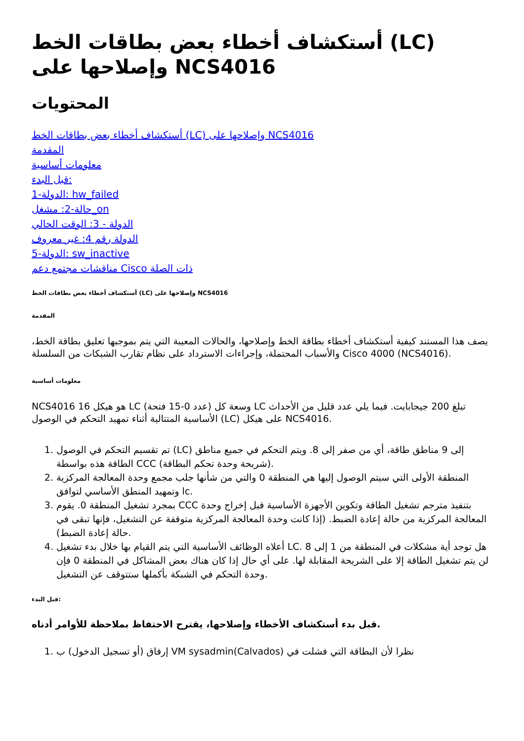أستكشاف أخطاء بعض بطاقات الخط (LC) وإصلاحها على NCS4016
المحتويات
أستكشاف أخطاء بعض بطاقات الخط (LC) وإصلاحها على NCS4016
المقدمة
معلومات أساسية
قبل البدء:
الدولة-1: hw_failed
حالة-2: مشغل_on
الدولة - 3: الوقت الحالي
الدولة رقم 4: غير معروف
الدولة-5: sw_inactive
مناقشات مجتمع دعم Cisco ذات الصلة
أستكشاف أخطاء بعض بطاقات الخط (LC) وإصلاحها على NCS4016
المقدمة
يصف هذا المستند كيفية أستكشاف أخطاء بطاقة الخط وإصلاحها، والحالات المعيبة التي يتم بموجبها تعليق بطاقة الخط، والأسباب المحتملة، وإجراءات الاسترداد على نظام تقارب الشبكات من السلسلة Cisco 4000 (NCS4016).
معلومات أساسية
NCS4016 هو هيكل 16 LC (عدد 0-15 فتحة) وسعة كل LC تبلغ 200 جيجابايت. فيما يلي عدد قليل من الأحداث الأساسية المتتالية أثناء تمهيد التحكم في الوصول (LC) على هيكل NCS4016.
1. تم تقسيم التحكم في الوصول (LC) إلى 9 مناطق طاقة، أي من صفر إلى 8. ويتم التحكم في جميع مناطق الطاقة هذه بواسطة CCC (شريحة وحدة تحكم البطاقة).
2. المنطقة الأولى التي سيتم الوصول إليها هي المنطقة 0 والتي من شأنها جلب مجمع وحدة المعالجة المركزية وتمهيد المنطق الأساسي لتوافق lc.
3. بمجرد تشغيل المنطقة 0. يقوم CCC بتنفيذ مترجم تشغيل الطاقة وتكوين الأجهزة الأساسية قبل إخراج وحدة المعالجة المركزية من حالة إعادة الضبط. (إذا كانت وحدة المعالجة المركزية متوقفة عن التشغيل، فإنها تبقى في حالة إعادة الضبط).
4. أعلاه الوظائف الأساسية التي يتم القيام بها خلال بدء تشغيل LC. هل توجد أية مشكلات في المنطقة من 1 إلى 8 لن يتم تشغيل الطاقة إلا على الشريحة المقابلة لها. على أي حال إذا كان هناك بعض المشاكل في المنطقة 0 فإن وحدة التحكم في الشبكة بأكملها ستتوقف عن التشغيل.
قبل البدء:
قبل بدء أستكشاف الأخطاء وإصلاحها، يقترح الاحتفاظ بملاحظة للأوامر أدناه.
1. إرفاق (أو تسجيل الدخول) ب VM sysadmin(Calvados) نظرا لأن البطاقة التي فشلت في